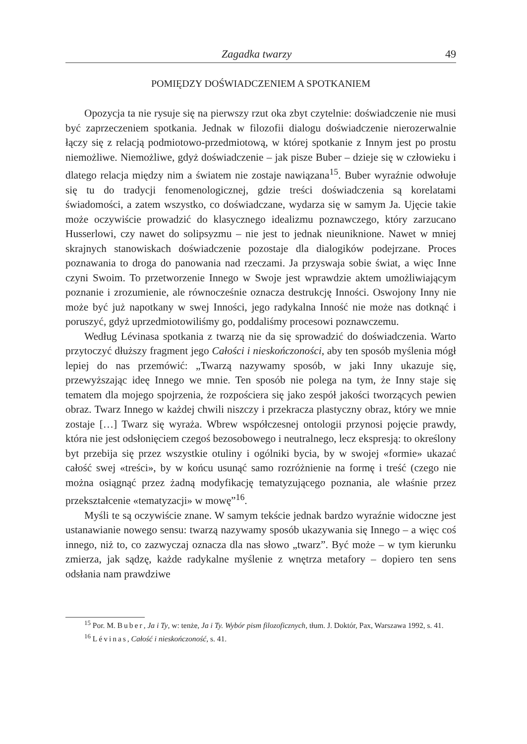Zagadka twarzy 49
POMIĘDZY DOŚWIADCZENIEM A SPOTKANIEM
Opozycja ta nie rysuje się na pierwszy rzut oka zbyt czytelnie: doświadczenie nie musi być zaprzeczeniem spotkania. Jednak w filozofii dialogu doświadczenie nierozerwalnie łączy się z relacją podmiotowo-przedmiotową, w której spotkanie z Innym jest po prostu niemożliwe. Niemożliwe, gdyż doświadczenie – jak pisze Buber – dzieje się w człowieku i dlatego relacja między nim a światem nie zostaje nawiązana<sup>15</sup>. Buber wyraźnie odwołuje się tu do tradycji fenomenologicznej, gdzie treści doświadczenia są korelatami świadomości, a zatem wszystko, co doświadczane, wydarza się w samym Ja. Ujęcie takie może oczywiście prowadzić do klasycznego idealizmu poznawczego, który zarzucano Husserlowi, czy nawet do solipsyzmu – nie jest to jednak nieuniknione. Nawet w mniej skrajnych stanowiskach doświadczenie pozostaje dla dialogików podejrzane. Proces poznawania to droga do panowania nad rzeczami. Ja przyswaja sobie świat, a więc Inne czyni Swoim. To przetworzenie Innego w Swoje jest wprawdzie aktem umożliwiającym poznanie i zrozumienie, ale równocześnie oznacza destrukcję Inności. Oswojony Inny nie może być już napotkany w swej Inności, jego radykalna Inność nie może nas dotknąć i poruszyć, gdyż uprzedmiotowiliśmy go, poddaliśmy procesowi poznawczemu.
Według Lévinasa spotkania z twarzą nie da się sprowadzić do doświadczenia. Warto przytoczyć dłuższy fragment jego Całości i nieskończoności, aby ten sposób myślenia mógł lepiej do nas przemówić: „Twarzą nazywamy sposób, w jaki Inny ukazuje się, przewyższając ideę Innego we mnie. Ten sposób nie polega na tym, że Inny staje się tematem dla mojego spojrzenia, że rozpościera się jako zespół jakości tworzących pewien obraz. Twarz Innego w każdej chwili niszczy i przekracza plastyczny obraz, który we mnie zostaje […] Twarz się wyraża. Wbrew współczesnej ontologii przynosi pojęcie prawdy, która nie jest odsłonięciem czegoś bezosobowego i neutralnego, lecz ekspresją: to określony byt przebija się przez wszystkie otuliny i ogólniki bycia, by w swojej «formie» ukazać całość swej «treści», by w końcu usunąć samo rozróżnienie na formę i treść (czego nie można osiągnąć przez żadną modyfikację tematyzującego poznania, ale właśnie przez przekształcenie «tematyzacji» w mowę”<sup>16</sup>.
Myśli te są oczywiście znane. W samym tekście jednak bardzo wyraźnie widoczne jest ustanawianie nowego sensu: twarzą nazywamy sposób ukazywania się Innego – a więc coś innego, niż to, co zazwyczaj oznacza dla nas słowo „twarz”. Być może – w tym kierunku zmierza, jak sądzę, każde radykalne myślenie z wnętrza metafory – dopiero ten sens odsłania nam prawdziwe
<sup>15</sup> Por. M. Buber, Ja i Ty, w: tenże, Ja i Ty. Wybór pism filozoficznych, tłum. J. Doktór, Pax, Warszawa 1992, s. 41.
<sup>16</sup> Lévinas, Całość i nieskończoność, s. 41.